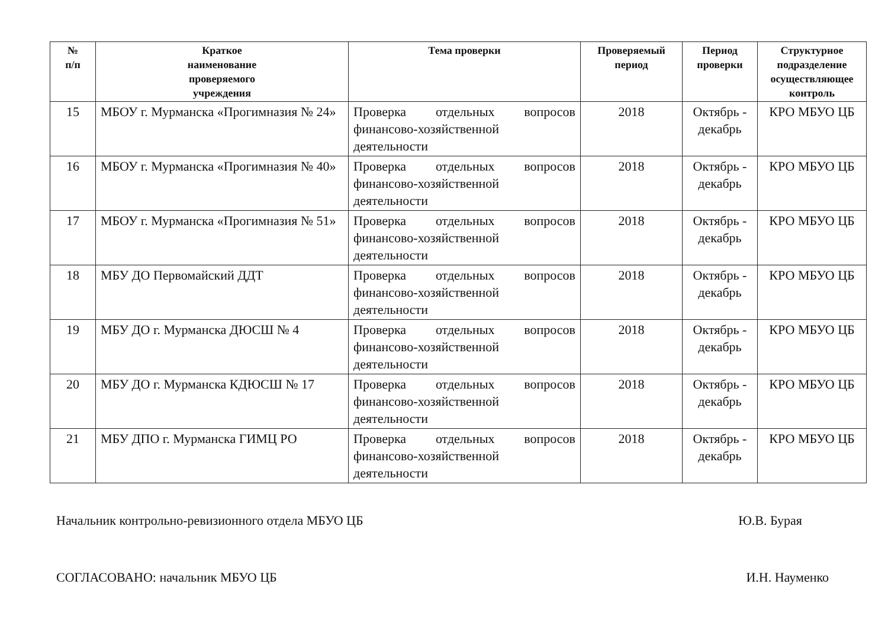| № п/п | Краткое наименование проверяемого учреждения | Тема проверки | Проверяемый период | Период проверки | Структурное подразделение осуществляющее контроль |
| --- | --- | --- | --- | --- | --- |
| 15 | МБОУ г. Мурманска «Прогимназия № 24» | Проверка отдельных вопросов финансово-хозяйственной деятельности | 2018 | Октябрь - декабрь | КРО МБУО ЦБ |
| 16 | МБОУ г. Мурманска «Прогимназия № 40» | Проверка отдельных вопросов финансово-хозяйственной деятельности | 2018 | Октябрь - декабрь | КРО МБУО ЦБ |
| 17 | МБОУ г. Мурманска «Прогимназия № 51» | Проверка отдельных вопросов финансово-хозяйственной деятельности | 2018 | Октябрь - декабрь | КРО МБУО ЦБ |
| 18 | МБУ ДО Первомайский ДДТ | Проверка отдельных вопросов финансово-хозяйственной деятельности | 2018 | Октябрь - декабрь | КРО МБУО ЦБ |
| 19 | МБУ ДО г. Мурманска ДЮСШ № 4 | Проверка отдельных вопросов финансово-хозяйственной деятельности | 2018 | Октябрь - декабрь | КРО МБУО ЦБ |
| 20 | МБУ ДО г. Мурманска КДЮСШ № 17 | Проверка отдельных вопросов финансово-хозяйственной деятельности | 2018 | Октябрь - декабрь | КРО МБУО ЦБ |
| 21 | МБУ ДПО г. Мурманска ГИМЦ РО | Проверка отдельных вопросов финансово-хозяйственной деятельности | 2018 | Октябрь - декабрь | КРО МБУО ЦБ |
Начальник контрольно-ревизионного отдела МБУО ЦБ Ю.В. Бурая
СОГЛАСОВАНО: начальник МБУО ЦБ И.Н. Науменко